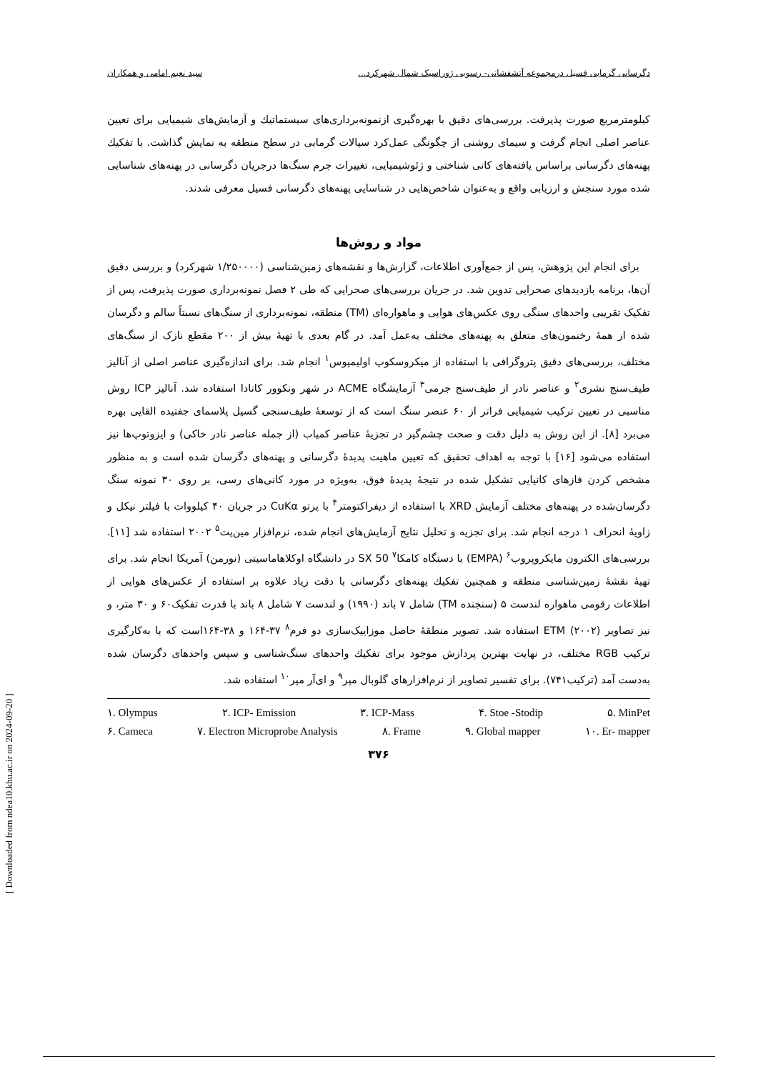دگرسانی گرمابی فسیل درمجموعه آتشفشانی- رسوبی ژوراسیک شمال شهرکرد... سید نعیم امامی و همکاران
کیلومترمربع صورت پذیرفت. بررسی‌های دقیق با بهره‌گیری ازنمونه‌برداری‌های سیستماتیك و آزمایش‌های شیمیایی برای تعیین عناصر اصلی انجام گرفت و سیمای روشنی از چگونگی عمل‌کرد سیالات گرمابی در سطح منطقه به نمایش گذاشت. با تفکیك پهنه‌های دگرسانی براساس یافته‌های کانی شناختی و ژئوشیمیایی، تغییرات جرم سنگ‌ها درجریان دگرسانی در پهنه‌های شناسایی شده مورد سنجش و ارزیابی واقع و به‌عنوان شاخص‌هایی در شناسایی پهنه‌های دگرسانی فسیل معرفی شدند.
مواد و روش‌ها
برای انجام این پژوهش، پس از جمع‌آوری اطلاعات، گزارش‌ها و نقشه‌های زمین‌شناسی (۱/۲۵۰۰۰۰ شهرکرد) و بررسی دقیق آن‌ها، برنامه بازدیدهای صحرایی تدوین شد. در جریان بررسی‌های صحرایی که طی ۲ فصل نمونه‌برداری صورت پذیرفت، پس از تفکیک تقریبی واحدهای سنگی روی عکس‌های هوایی و ماهواره‌ای (TM) منطقه، نمونه‌برداری از سنگ‌های نسبتاً سالم و دگرسان شده از همهٔ رخنمون‌های متعلق به پهنه‌های مختلف به‌عمل آمد. در گام بعدی با تهیهٔ بیش از ۲۰۰ مقطع نازک از سنگ‌های مختلف، بررسی‌های دقیق پتروگرافی با استفاده از میکروسکوپ اولیمپوس<sup>۱</sup> انجام شد. برای اندازه‌گیری عناصر اصلی از آنالیز طیف‌سنج نشری<sup>۲</sup> و عناصر نادر از طیف‌سنج جرمی<sup>۳</sup> آزمایشگاه ACME در شهر ونکوور کانادا استفاده شد. آنالیز ICP روش مناسبی در تعیین ترکیب شیمیایی فراتر از ۶۰ عنصر سنگ است که از توسعهٔ طیف‌سنجی گسیل پلاسمای جفتیده القایی بهره می‌برد [۸]. از این روش به دلیل دقت و صحت چشم‌گیر در تجزیهٔ عناصر کمیاب (از جمله عناصر نادر خاکی) و ایزوتوپ‌ها نیز استفاده می‌شود [۱۶] با توجه به اهداف تحقیق که تعیین ماهیت پدیدهٔ دگرسانی و پهنه‌های دگرسان شده است و به منظور مشخص کردن فازهای کانیایی تشکیل شده در نتیجهٔ پدیدهٔ فوق، به‌ویژه در مورد کانی‌های رسی، بر روی ۳۰ نمونه سنگ دگرسان‌شده در پهنه‌های مختلف آزمایش XRD با استفاده از دیفراکتومتر<sup>۴</sup> با پرتو CuKα در جریان ۴۰ کیلووات با فیلتر نیکل و زاویهٔ انحراف ۱ درجه انجام شد. برای تجزیه و تحلیل نتایج آزمایش‌های انجام شده، نرم‌افزار مین‌پت<sup>۵</sup> ۲۰۰۲ استفاده شد [۱۱]. بررسی‌های الکترون مایکروپروب<sup>۶</sup> (EMPA) با دستگاه کامکا<sup>۷</sup> SX 50 در دانشگاه اوکلاهاماسیتی (نورمن) آمریکا انجام شد. برای تهیهٔ نقشهٔ زمین‌شناسی منطقه و همچنین تفکیك پهنه‌های دگرسانی با دقت زیاد علاوه بر استفاده از عکس‌های هوایی از اطلاعات رقومی ماهواره لندست ۵ (سنجنده TM) شامل ۷ باند (۱۹۹۰) و لندست ۷ شامل ۸ باند با قدرت تفکیک۶۰ و ۳۰ متر، و نیز تصاویر (۲۰۰۲) ETM استفاده شد. تصویر منطقهٔ حاصل موزاییک‌سازی دو فرم<sup>۸</sup> ۳۷-۱۶۴ و ۳۸-۱۶۴است که با به‌کارگیری ترکیب RGB مختلف، در نهایت بهترین پردازش موجود برای تفکیك واحدهای سنگ‌شناسی و سپس واحدهای دگرسان شده به‌دست آمد (ترکیب۷۴۱). برای تفسیر تصاویر از نرم‌افزارهای گلوبال مپر<sup>۹</sup> و ای‌آر مپر<sup>۱۰</sup> استفاده شد.
۱. Olympus ۲. ICP- Emission ۳. ICP-Mass ۴. Stoe -Stodip ۵. MinPet
۶. Cameca ۷. Electron Microprobe Analysis ۸. Frame ۹. Global mapper ۱۰. Er- mapper
۳۷۶
[ Downloaded from ndea10.khu.ac.ir on 2024-09-20 ]